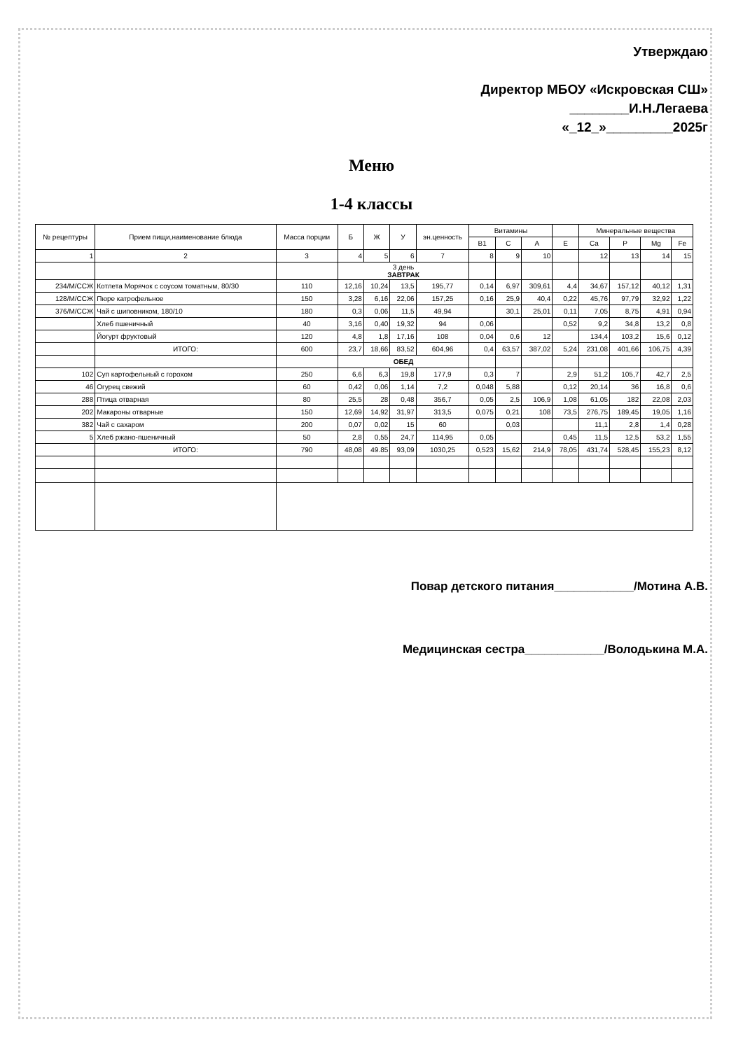Утверждаю
Директор МБОУ «Искровская СШ»
________И.Н.Легаева
«_12_»_________2025г
Меню
1-4 классы
| № рецептуры | Прием пищи,наименование блюда | Масса порции | Б | Ж | У | эн.ценность | Витамины | | | | Минеральные вещества | | | |
| --- | --- | --- | --- | --- | --- | --- | --- | --- | --- | --- | --- | --- | --- | --- |
| | | | | | | | B1 | C | A | E | Ca | P | Mg | Fe |
| 1 | 2 | 3 | 4 | 5 | 6 | 7 | 8 | 9 | 10 | | 12 | 13 | 14 | 15 |
| | | | 3 день ЗАВТРАК | | | | | | | | | | | |
| 234/М/ССЖ | Котлета Морячок с соусом томатным, 80/30 | 110 | 12,16 | 10,24 | 13,5 | 195,77 | 0,14 | 6,97 | 309,61 | 4,4 | 34,67 | 157,12 | 40,12 | 1,31 |
| 128/М/ССЖ | Пюре катрофельное | 150 | 3,28 | 6,16 | 22,06 | 157,25 | 0,16 | 25,9 | 40,4 | 0,22 | 45,76 | 97,79 | 32,92 | 1,22 |
| 376/М/ССЖ | Чай с шиповником, 180/10 | 180 | 0,3 | 0,06 | 11,5 | 49,94 | | 30,1 | 25,01 | 0,11 | 7,05 | 8,75 | 4,91 | 0,94 |
| | Хлеб пшеничный | 40 | 3,16 | 0,40 | 19,32 | 94 | 0,06 | | | 0,52 | 9,2 | 34,8 | 13,2 | 0,8 |
| | Йогурт фруктовый | 120 | 4,8 | 1,8 | 17,16 | 108 | 0,04 | 0,6 | 12 | | 134,4 | 103,2 | 15,6 | 0,12 |
| | ИТОГО: | 600 | 23,7 | 18,66 | 83,52 | 604,96 | 0,4 | 63,57 | 387,02 | 5,24 | 231,08 | 401,66 | 106,75 | 4,39 |
| | | | ОБЕД | | | | | | | | | | | |
| 102 | Суп картофельный с горохом | 250 | 6,6 | 6,3 | 19,8 | 177,9 | 0,3 | 7 | | 2,9 | 51,2 | 105,7 | 42,7 | 2,5 |
| 46 | Огурец свежий | 60 | 0,42 | 0,06 | 1,14 | 7,2 | 0,048 | 5,88 | | 0,12 | 20,14 | 36 | 16,8 | 0,6 |
| 288 | Птица отварная | 80 | 25,5 | 28 | 0,48 | 356,7 | 0,05 | 2,5 | 106,9 | 1,08 | 61,05 | 182 | 22,08 | 2,03 |
| 202 | Макароны отварные | 150 | 12,69 | 14,92 | 31,97 | 313,5 | 0,075 | 0,21 | 108 | 73,5 | 276,75 | 189,45 | 19,05 | 1,16 |
| 382 | Чай с сахаром | 200 | 0,07 | 0,02 | 15 | 60 | | 0,03 | | | 11,1 | 2,8 | 1,4 | 0,28 |
| 5 | Хлеб ржано-пшеничный | 50 | 2,8 | 0,55 | 24,7 | 114,95 | 0,05 | | | 0,45 | 11,5 | 12,5 | 53,2 | 1,55 |
| | ИТОГО: | 790 | 48,08 | 49.85 | 93,09 | 1030,25 | 0,523 | 15,62 | 214,9 | 78,05 | 431,74 | 528,45 | 155,23 | 8,12 |
Повар детского питания____________/Мотина А.В.
Медицинская сестра____________/Володькина М.А.